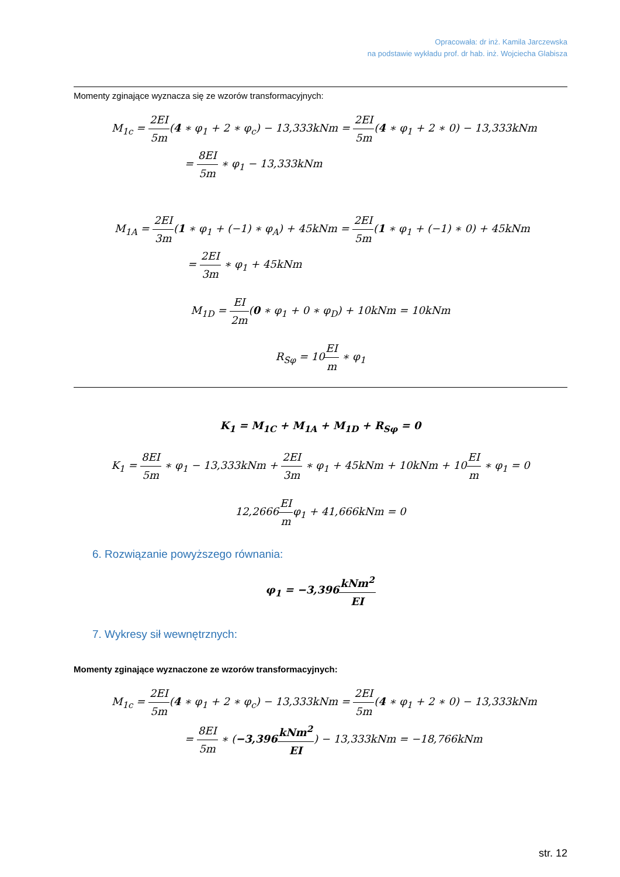Opracowała: dr inż. Kamila Jarczewska
na podstawie wykładu prof. dr hab. inż. Wojciecha Glabisza
Momenty zginające wyznacza się ze wzorów transformacyjnych:
M<sub>1c</sub> = 2EI 5m(4 ∗ φ<sub>1</sub> + 2 ∗ φ<sub>c</sub>) − 13,333kNm = 2EI 5m(4 ∗ φ<sub>1</sub> + 2 ∗ 0) − 13,333kNm
= 8EI 5m ∗ φ<sub>1</sub> − 13,333kNm
M<sub>1A</sub> = 2EI 3m(1 ∗ φ<sub>1</sub> + (−1) ∗ φ<sub>A</sub>) + 45kNm = 2EI 5m(1 ∗ φ<sub>1</sub> + (−1) ∗ 0) + 45kNm
= 2EI 3m ∗ φ<sub>1</sub> + 45kNm
M<sub>1D</sub> = EI 2m(0 ∗ φ<sub>1</sub> + 0 ∗ φ<sub>D</sub>) + 10kNm = 10kNm
R<sub>Sφ</sub> = 10EI m ∗ φ<sub>1</sub>
K<sub>1</sub> = M<sub>1C</sub> + M<sub>1A</sub> + M<sub>1D</sub> + R<sub>Sφ</sub> = 0
K<sub>1</sub> = 8EI 5m ∗ φ<sub>1</sub> − 13,333kNm + 2EI 3m ∗ φ<sub>1</sub> + 45kNm + 10kNm + 10EI m ∗ φ<sub>1</sub> = 0
12,2666EI mφ<sub>1</sub> + 41,666kNm = 0
6. Rozwiązanie powyższego równania:
φ<sub>1</sub> = −3,396kNm<sup>2</sup> EI
7. Wykresy sił wewnętrznych:
Momenty zginające wyznaczone ze wzorów transformacyjnych:
M<sub>1c</sub> = 2EI 5m(4 ∗ φ<sub>1</sub> + 2 ∗ φ<sub>c</sub>) − 13,333kNm = 2EI 5m(4 ∗ φ<sub>1</sub> + 2 ∗ 0) − 13,333kNm
= 8EI 5m ∗ (−3,396 kNm<sup>2</sup> EI) − 13,333kNm = −18,766kNm
str. 12